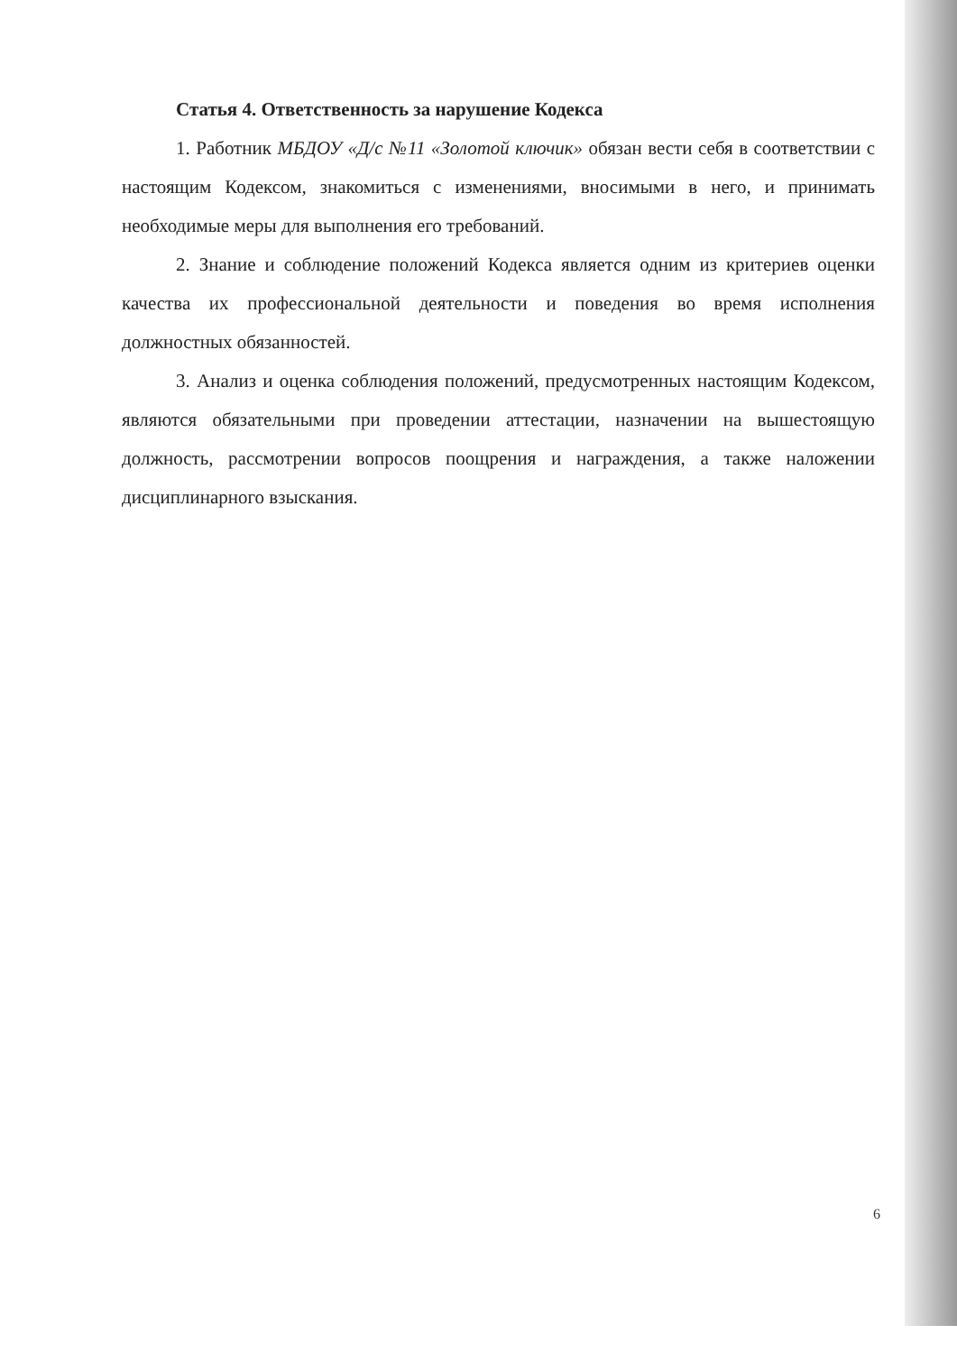Статья 4. Ответственность за нарушение Кодекса
1. Работник МБДОУ «Д/с №11 «Золотой ключик» обязан вести себя в соответствии с настоящим Кодексом, знакомиться с изменениями, вносимыми в него, и принимать необходимые меры для выполнения его требований.
2. Знание и соблюдение положений Кодекса является одним из критериев оценки качества их профессиональной деятельности и поведения во время исполнения должностных обязанностей.
3. Анализ и оценка соблюдения положений, предусмотренных настоящим Кодексом, являются обязательными при проведении аттестации, назначении на вышестоящую должность, рассмотрении вопросов поощрения и награждения, а также наложении дисциплинарного взыскания.
6